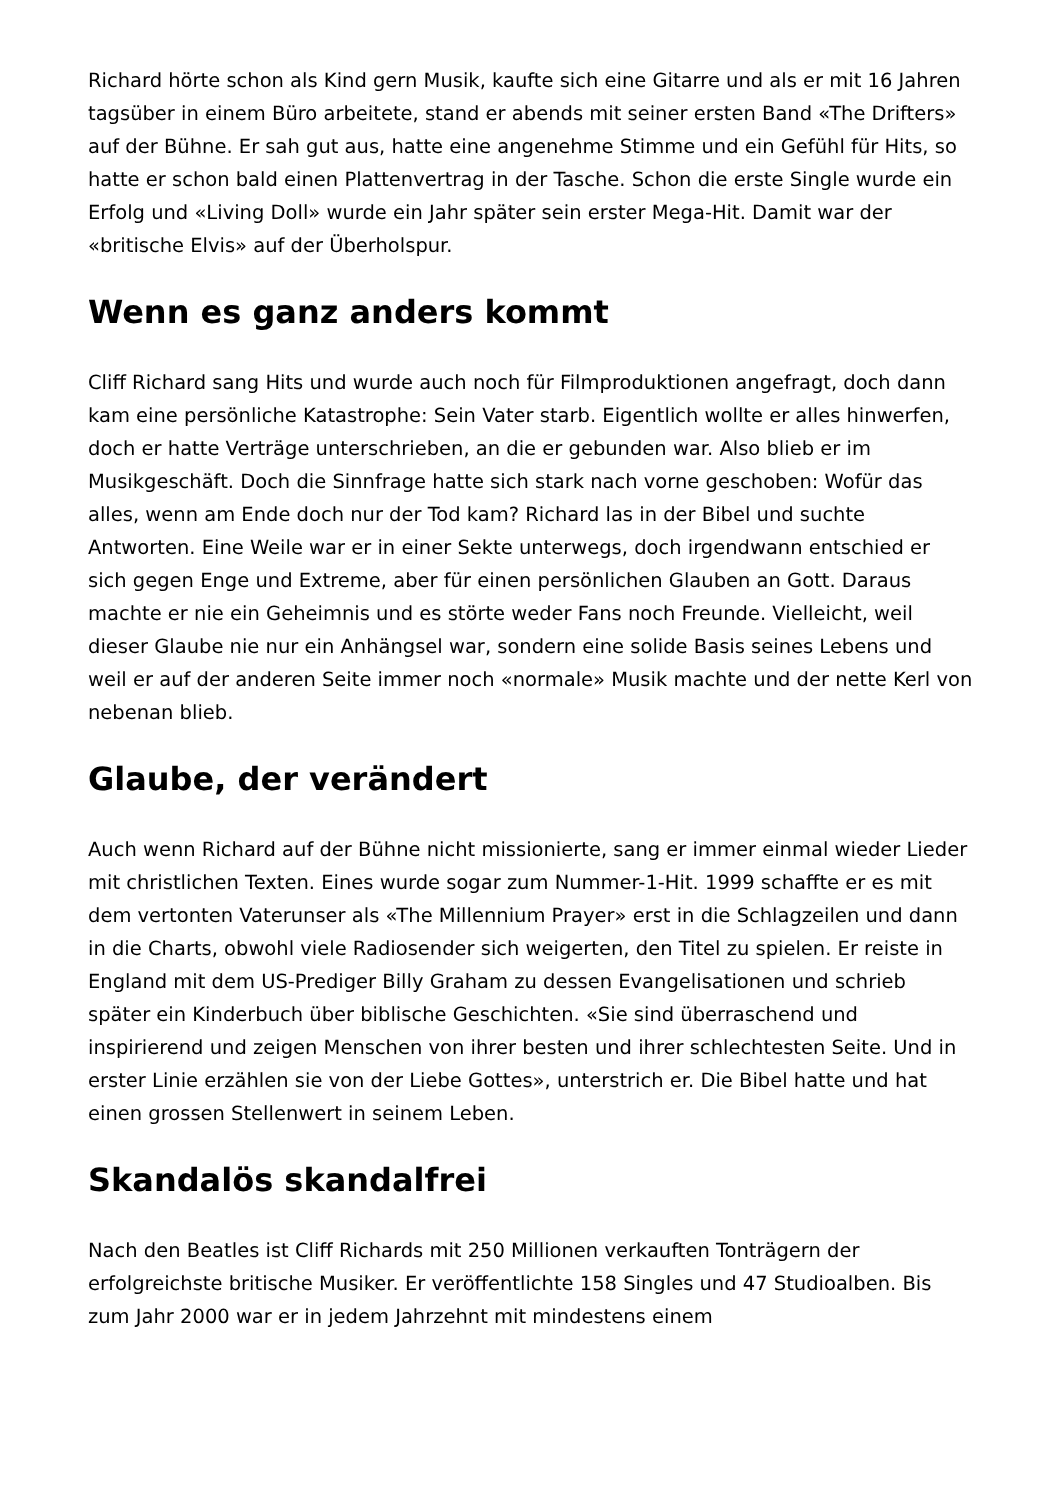Richard hörte schon als Kind gern Musik, kaufte sich eine Gitarre und als er mit 16 Jahren tagsüber in einem Büro arbeitete, stand er abends mit seiner ersten Band «The Drifters» auf der Bühne. Er sah gut aus, hatte eine angenehme Stimme und ein Gefühl für Hits, so hatte er schon bald einen Plattenvertrag in der Tasche. Schon die erste Single wurde ein Erfolg und «Living Doll» wurde ein Jahr später sein erster Mega-Hit. Damit war der «britische Elvis» auf der Überholspur.
Wenn es ganz anders kommt
Cliff Richard sang Hits und wurde auch noch für Filmproduktionen angefragt, doch dann kam eine persönliche Katastrophe: Sein Vater starb. Eigentlich wollte er alles hinwerfen, doch er hatte Verträge unterschrieben, an die er gebunden war. Also blieb er im Musikgeschäft. Doch die Sinnfrage hatte sich stark nach vorne geschoben: Wofür das alles, wenn am Ende doch nur der Tod kam? Richard las in der Bibel und suchte Antworten. Eine Weile war er in einer Sekte unterwegs, doch irgendwann entschied er sich gegen Enge und Extreme, aber für einen persönlichen Glauben an Gott. Daraus machte er nie ein Geheimnis und es störte weder Fans noch Freunde. Vielleicht, weil dieser Glaube nie nur ein Anhängsel war, sondern eine solide Basis seines Lebens und weil er auf der anderen Seite immer noch «normale» Musik machte und der nette Kerl von nebenan blieb.
Glaube, der verändert
Auch wenn Richard auf der Bühne nicht missionierte, sang er immer einmal wieder Lieder mit christlichen Texten. Eines wurde sogar zum Nummer-1-Hit. 1999 schaffte er es mit dem vertonten Vaterunser als «The Millennium Prayer» erst in die Schlagzeilen und dann in die Charts, obwohl viele Radiosender sich weigerten, den Titel zu spielen. Er reiste in England mit dem US-Prediger Billy Graham zu dessen Evangelisationen und schrieb später ein Kinderbuch über biblische Geschichten. «Sie sind überraschend und inspirierend und zeigen Menschen von ihrer besten und ihrer schlechtesten Seite. Und in erster Linie erzählen sie von der Liebe Gottes», unterstrich er. Die Bibel hatte und hat einen grossen Stellenwert in seinem Leben.
Skandalös skandalfrei
Nach den Beatles ist Cliff Richards mit 250 Millionen verkauften Tonträgern der erfolgreichste britische Musiker. Er veröffentlichte 158 Singles und 47 Studioalben. Bis zum Jahr 2000 war er in jedem Jahrzehnt mit mindestens einem